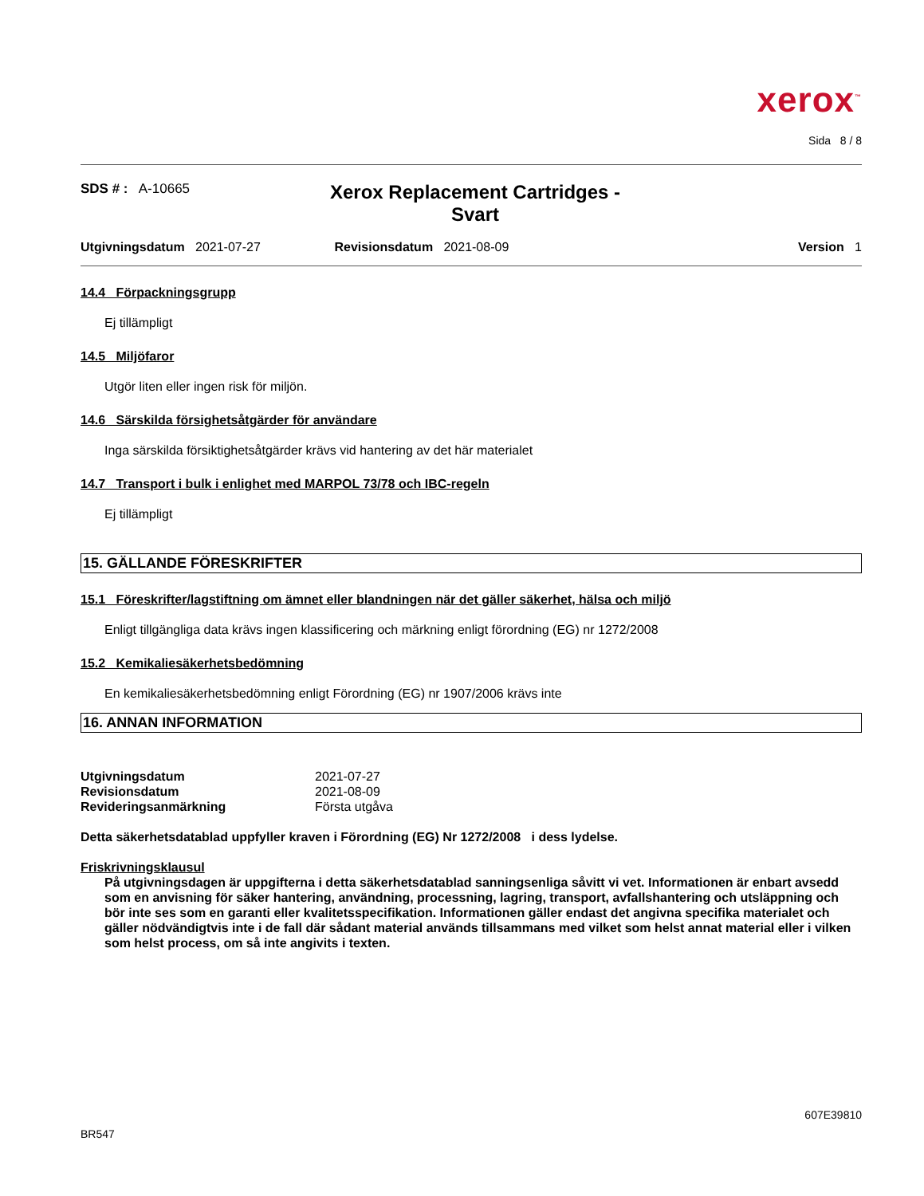xerox<sup>™</sup>
Sida 8 / 8
SDS # : A-10665
Xerox Replacement Cartridges -
Svart
Utgivningsdatum 2021-07-27 Revisionsdatum 2021-08-09 Version 1
14.4 Förpackningsgrupp
Ej tillämpligt
14.5 Miljöfaror
Utgör liten eller ingen risk för miljön.
14.6 Särskilda försighetsåtgärder för användare
Inga särskilda försiktighetsåtgärder krävs vid hantering av det här materialet
14.7 Transport i bulk i enlighet med MARPOL 73/78 och IBC-regeln
Ej tillämpligt
15. GÄLLANDE FÖRESKRIFTER
15.1 Föreskrifter/lagstiftning om ämnet eller blandningen när det gäller säkerhet, hälsa och miljö
Enligt tillgängliga data krävs ingen klassificering och märkning enligt förordning (EG) nr 1272/2008
15.2 Kemikaliesäkerhetsbedömning
En kemikaliesäkerhetsbedömning enligt Förordning (EG) nr 1907/2006 krävs inte
16. ANNAN INFORMATION
| Utgivningsdatum | 2021-07-27 |
| Revisionsdatum | 2021-08-09 |
| Revideringsanmärkning | Första utgåva |
Detta säkerhetsdatablad uppfyller kraven i Förordning (EG) Nr 1272/2008 i dess lydelse.
Friskrivningsklausul
På utgivningsdagen är uppgifterna i detta säkerhetsdatablad sanningsenliga såvitt vi vet. Informationen är enbart avsedd som en anvisning för säker hantering, användning, processning, lagring, transport, avfallshantering och utsläppning och bör inte ses som en garanti eller kvalitetsspecifikation. Informationen gäller endast det angivna specifika materialet och gäller nödvändigtvis inte i de fall där sådant material används tillsammans med vilket som helst annat material eller i vilken som helst process, om så inte angivits i texten.
607E39810
BR547